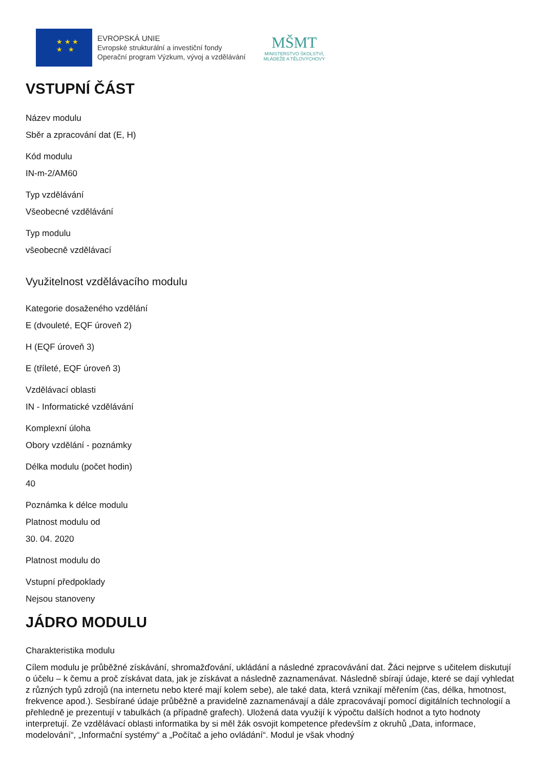★ ★ ★
★ ★
EVROPSKÁ UNIE
Evropské strukturální a investiční fondy
Operační program Výzkum, vývoj a vzdělávání
MŠMT
MINISTERSTVO ŠKOLSTVÍ,
MLÁDEŽE A TĚLOVÝCHOVY
VSTUPNÍ ČÁST
Název modulu
Sběr a zpracování dat (E, H)
Kód modulu
IN-m-2/AM60
Typ vzdělávání
Všeobecné vzdělávání
Typ modulu
všeobecně vzdělávací
Využitelnost vzdělávacího modulu
Kategorie dosaženého vzdělání
E (dvouleté, EQF úroveň 2)
H (EQF úroveň 3)
E (tříleté, EQF úroveň 3)
Vzdělávací oblasti
IN - Informatické vzdělávání
Komplexní úloha
Obory vzdělání - poznámky
Délka modulu (počet hodin)
40
Poznámka k délce modulu
Platnost modulu od
30. 04. 2020
Platnost modulu do
Vstupní předpoklady
Nejsou stanoveny
JÁDRO MODULU
Charakteristika modulu
Cílem modulu je průběžné získávání, shromažďování, ukládání a následné zpracovávání dat. Žáci nejprve s učitelem diskutují o účelu – k čemu a proč získávat data, jak je získávat a následně zaznamenávat. Následně sbírají údaje, které se dají vyhledat z různých typů zdrojů (na internetu nebo které mají kolem sebe), ale také data, která vznikají měřením (čas, délka, hmotnost, frekvence apod.). Sesbírané údaje průběžně a pravidelně zaznamenávají a dále zpracovávají pomocí digitálních technologií a přehledně je prezentují v tabulkách (a případně grafech). Uložená data využijí k výpočtu dalších hodnot a tyto hodnoty interpretují. Ze vzdělávací oblasti informatika by si měl žák osvojit kompetence především z okruhů „Data, informace, modelování“, „Informační systémy“ a „Počítač a jeho ovládání“. Modul je však vhodný